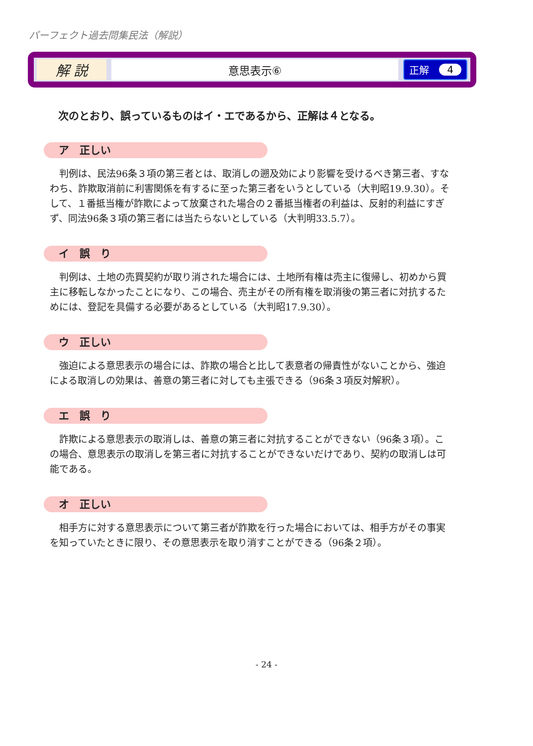パーフェクト過去問集民法（解説）
解 説
意思表示⑥
正解 4
次のとおり、誤っているものはイ・エであるから、正解は４となる。
ア　正しい
判例は、民法96条３項の第三者とは、取消しの遡及効により影響を受けるべき第三者、すなわち、詐欺取消前に利害関係を有するに至った第三者をいうとしている（大判昭19.9.30）。そして、１番抵当権が詐欺によって放棄された場合の２番抵当権者の利益は、反射的利益にすぎず、同法96条３項の第三者には当たらないとしている（大判明33.5.7）。
イ　誤　り
判例は、土地の売買契約が取り消された場合には、土地所有権は売主に復帰し、初めから買主に移転しなかったことになり、この場合、売主がその所有権を取消後の第三者に対抗するためには、登記を具備する必要があるとしている（大判昭17.9.30）。
ウ　正しい
強迫による意思表示の場合には、詐欺の場合と比して表意者の帰責性がないことから、強迫による取消しの効果は、善意の第三者に対しても主張できる（96条３項反対解釈）。
エ　誤　り
詐欺による意思表示の取消しは、善意の第三者に対抗することができない（96条３項）。この場合、意思表示の取消しを第三者に対抗することができないだけであり、契約の取消しは可能である。
オ　正しい
相手方に対する意思表示について第三者が詐欺を行った場合においては、相手方がその事実を知っていたときに限り、その意思表示を取り消すことができる（96条２項）。
- 24 -